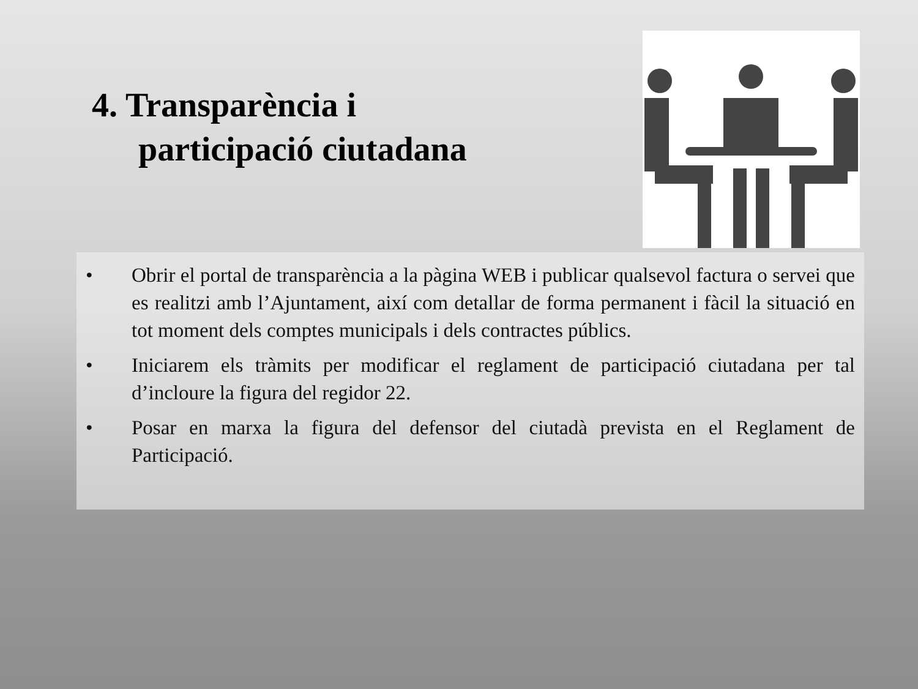4. Transparència i
participació ciutadana
• Obrir el portal de transparència a la pàgina WEB i publicar qualsevol factura o servei que es realitzi amb l’Ajuntament, així com detallar de forma permanent i fàcil la situació en tot moment dels comptes municipals i dels contractes públics.
• Iniciarem els tràmits per modificar el reglament de participació ciutadana per tal d’incloure la figura del regidor 22.
• Posar en marxa la figura del defensor del ciutadà prevista en el Reglament de Participació.